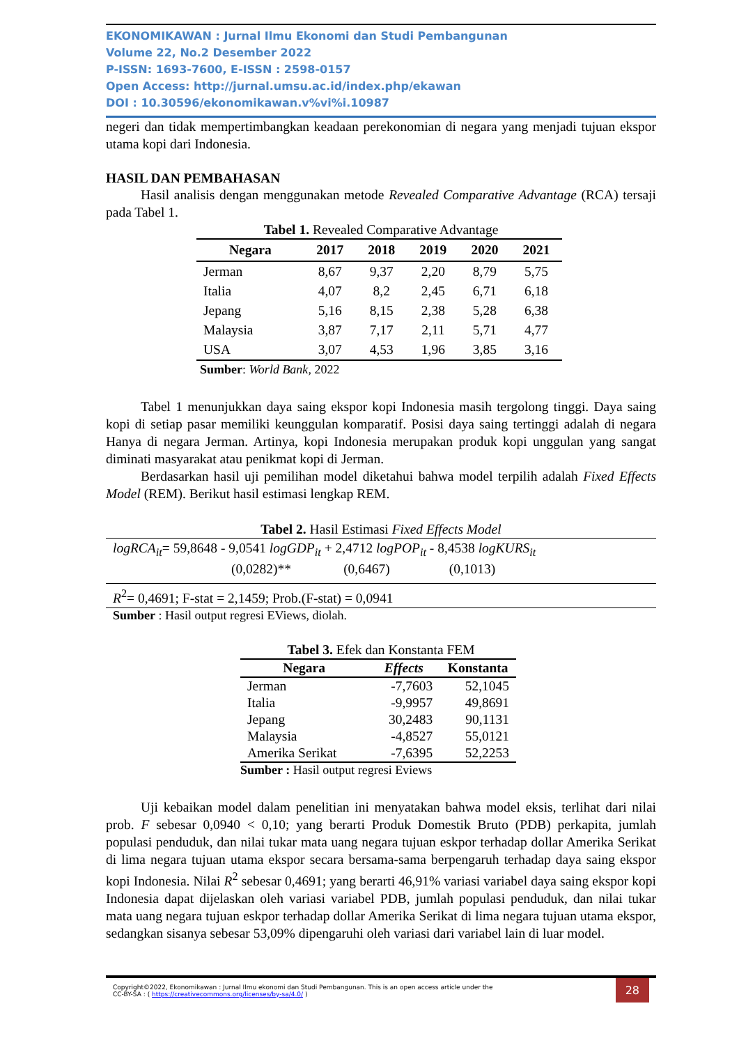EKONOMIKAWAN : Jurnal Ilmu Ekonomi dan Studi Pembangunan
Volume 22, No.2 Desember 2022
P-ISSN: 1693-7600, E-ISSN : 2598-0157
Open Access: http://jurnal.umsu.ac.id/index.php/ekawan
DOI : 10.30596/ekonomikawan.v%vi%i.10987
negeri dan tidak mempertimbangkan keadaan perekonomian di negara yang menjadi tujuan ekspor utama kopi dari Indonesia.
HASIL DAN PEMBAHASAN
Hasil analisis dengan menggunakan metode Revealed Comparative Advantage (RCA) tersaji pada Tabel 1.
Tabel 1. Revealed Comparative Advantage
| Negara | 2017 | 2018 | 2019 | 2020 | 2021 |
| --- | --- | --- | --- | --- | --- |
| Jerman | 8,67 | 9,37 | 2,20 | 8,79 | 5,75 |
| Italia | 4,07 | 8,2 | 2,45 | 6,71 | 6,18 |
| Jepang | 5,16 | 8,15 | 2,38 | 5,28 | 6,38 |
| Malaysia | 3,87 | 7,17 | 2,11 | 5,71 | 4,77 |
| USA | 3,07 | 4,53 | 1,96 | 3,85 | 3,16 |
Sumber: World Bank, 2022
Tabel 1 menunjukkan daya saing ekspor kopi Indonesia masih tergolong tinggi. Daya saing kopi di setiap pasar memiliki keunggulan komparatif. Posisi daya saing tertinggi adalah di negara Hanya di negara Jerman. Artinya, kopi Indonesia merupakan produk kopi unggulan yang sangat diminati masyarakat atau penikmat kopi di Jerman.
Berdasarkan hasil uji pemilihan model diketahui bahwa model terpilih adalah Fixed Effects Model (REM). Berikut hasil estimasi lengkap REM.
Tabel 2. Hasil Estimasi Fixed Effects Model
logRCA<sub>it</sub>= 59,8648 - 9,0541 logGDP<sub>it</sub> + 2,4712 logPOP<sub>it</sub> - 8,4538 logKURS<sub>it</sub>
(0,0282)** (0,6467) (0,1013)
R<sup>2</sup>= 0,4691; F-stat = 2,1459; Prob.(F-stat) = 0,0941
Sumber : Hasil output regresi EViews, diolah.
Tabel 3. Efek dan Konstanta FEM
| Negara | Effects | Konstanta |
| --- | --- | --- |
| Jerman | -7,7603 | 52,1045 |
| Italia | -9,9957 | 49,8691 |
| Jepang | 30,2483 | 90,1131 |
| Malaysia | -4,8527 | 55,0121 |
| Amerika Serikat | -7,6395 | 52,2253 |
Sumber : Hasil output regresi Eviews
Uji kebaikan model dalam penelitian ini menyatakan bahwa model eksis, terlihat dari nilai prob. F sebesar 0,0940 < 0,10; yang berarti Produk Domestik Bruto (PDB) perkapita, jumlah populasi penduduk, dan nilai tukar mata uang negara tujuan eskpor terhadap dollar Amerika Serikat di lima negara tujuan utama ekspor secara bersama-sama berpengaruh terhadap daya saing ekspor kopi Indonesia. Nilai R<sup>2</sup> sebesar 0,4691; yang berarti 46,91% variasi variabel daya saing ekspor kopi Indonesia dapat dijelaskan oleh variasi variabel PDB, jumlah populasi penduduk, dan nilai tukar mata uang negara tujuan eskpor terhadap dollar Amerika Serikat di lima negara tujuan utama ekspor, sedangkan sisanya sebesar 53,09% dipengaruhi oleh variasi dari variabel lain di luar model.
Copyright©2022, Ekonomikawan : Jurnal Ilmu ekonomi dan Studi Pembangunan. This is an open access article under the
CC-BY-SA : ( https://creativecommons.org/licenses/by-sa/4.0/ )
28